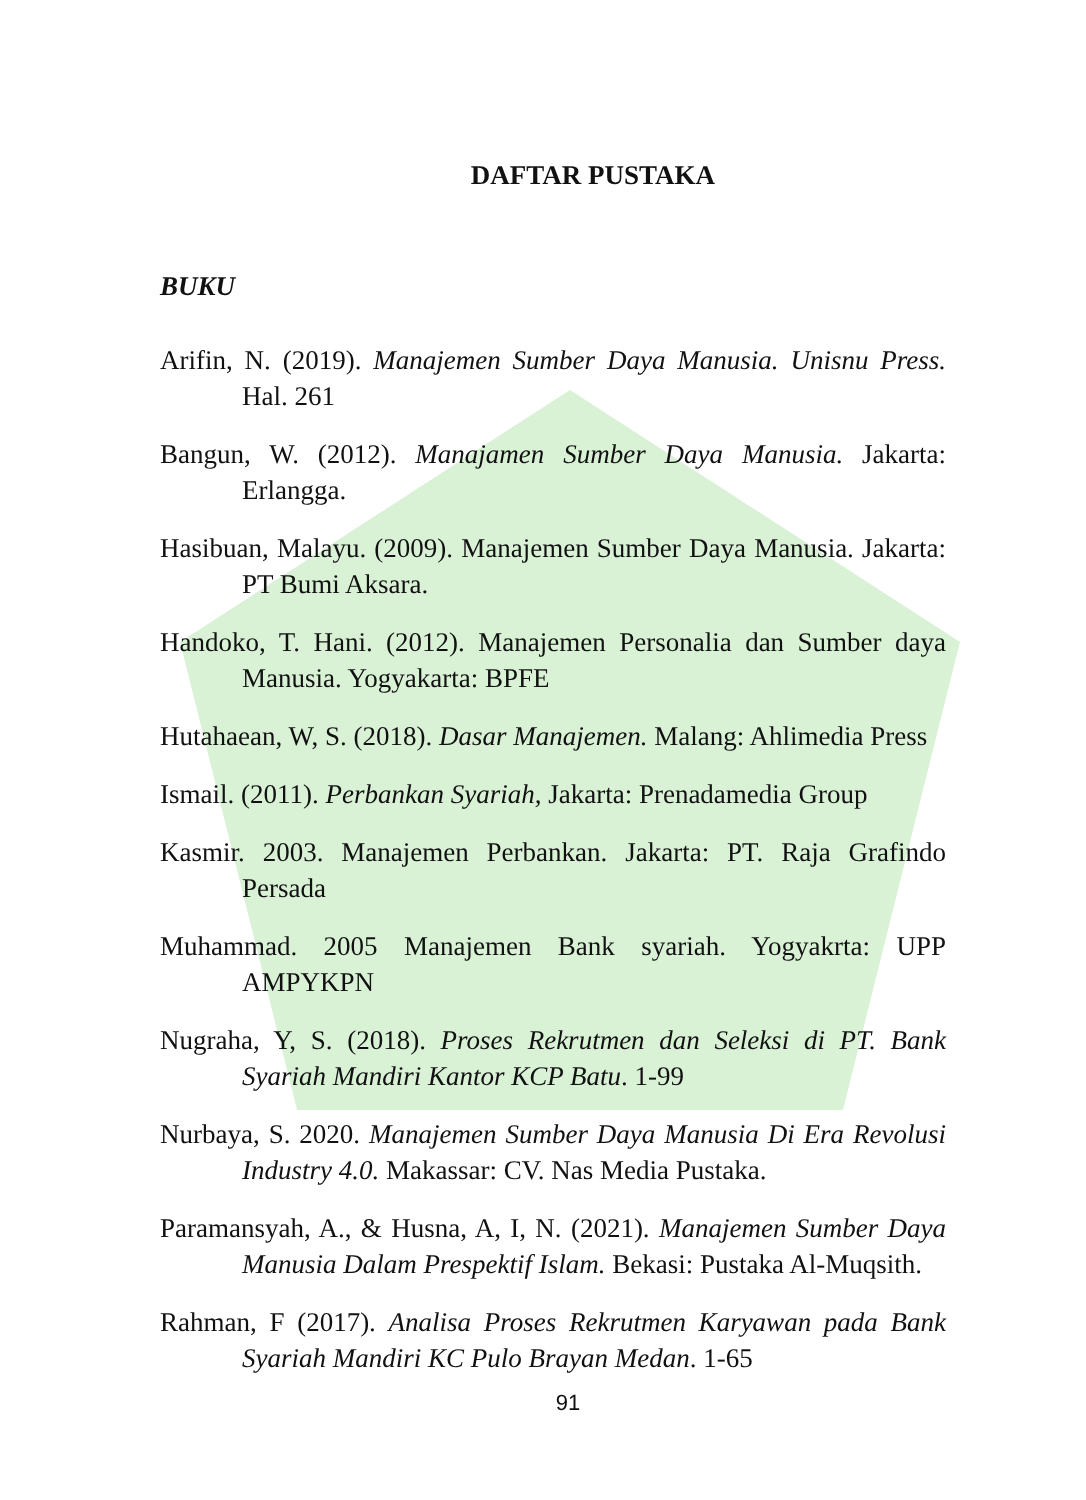DAFTAR PUSTAKA
BUKU
Arifin, N. (2019). Manajemen Sumber Daya Manusia. Unisnu Press. Hal. 261
Bangun, W. (2012). Manajamen Sumber Daya Manusia. Jakarta: Erlangga.
Hasibuan, Malayu. (2009). Manajemen Sumber Daya Manusia. Jakarta: PT Bumi Aksara.
Handoko, T. Hani. (2012). Manajemen Personalia dan Sumber daya Manusia. Yogyakarta: BPFE
Hutahaean, W, S. (2018). Dasar Manajemen. Malang: Ahlimedia Press
Ismail. (2011). Perbankan Syariah, Jakarta: Prenadamedia Group
Kasmir. 2003. Manajemen Perbankan. Jakarta: PT. Raja Grafindo Persada
Muhammad. 2005 Manajemen Bank syariah. Yogyakrta: UPP AMPYKPN
Nugraha, Y, S. (2018). Proses Rekrutmen dan Seleksi di PT. Bank Syariah Mandiri Kantor KCP Batu. 1-99
Nurbaya, S. 2020. Manajemen Sumber Daya Manusia Di Era Revolusi Industry 4.0. Makassar: CV. Nas Media Pustaka.
Paramansyah, A., & Husna, A, I, N. (2021). Manajemen Sumber Daya Manusia Dalam Prespektif Islam. Bekasi: Pustaka Al-Muqsith.
Rahman, F (2017). Analisa Proses Rekrutmen Karyawan pada Bank Syariah Mandiri KC Pulo Brayan Medan. 1-65
91